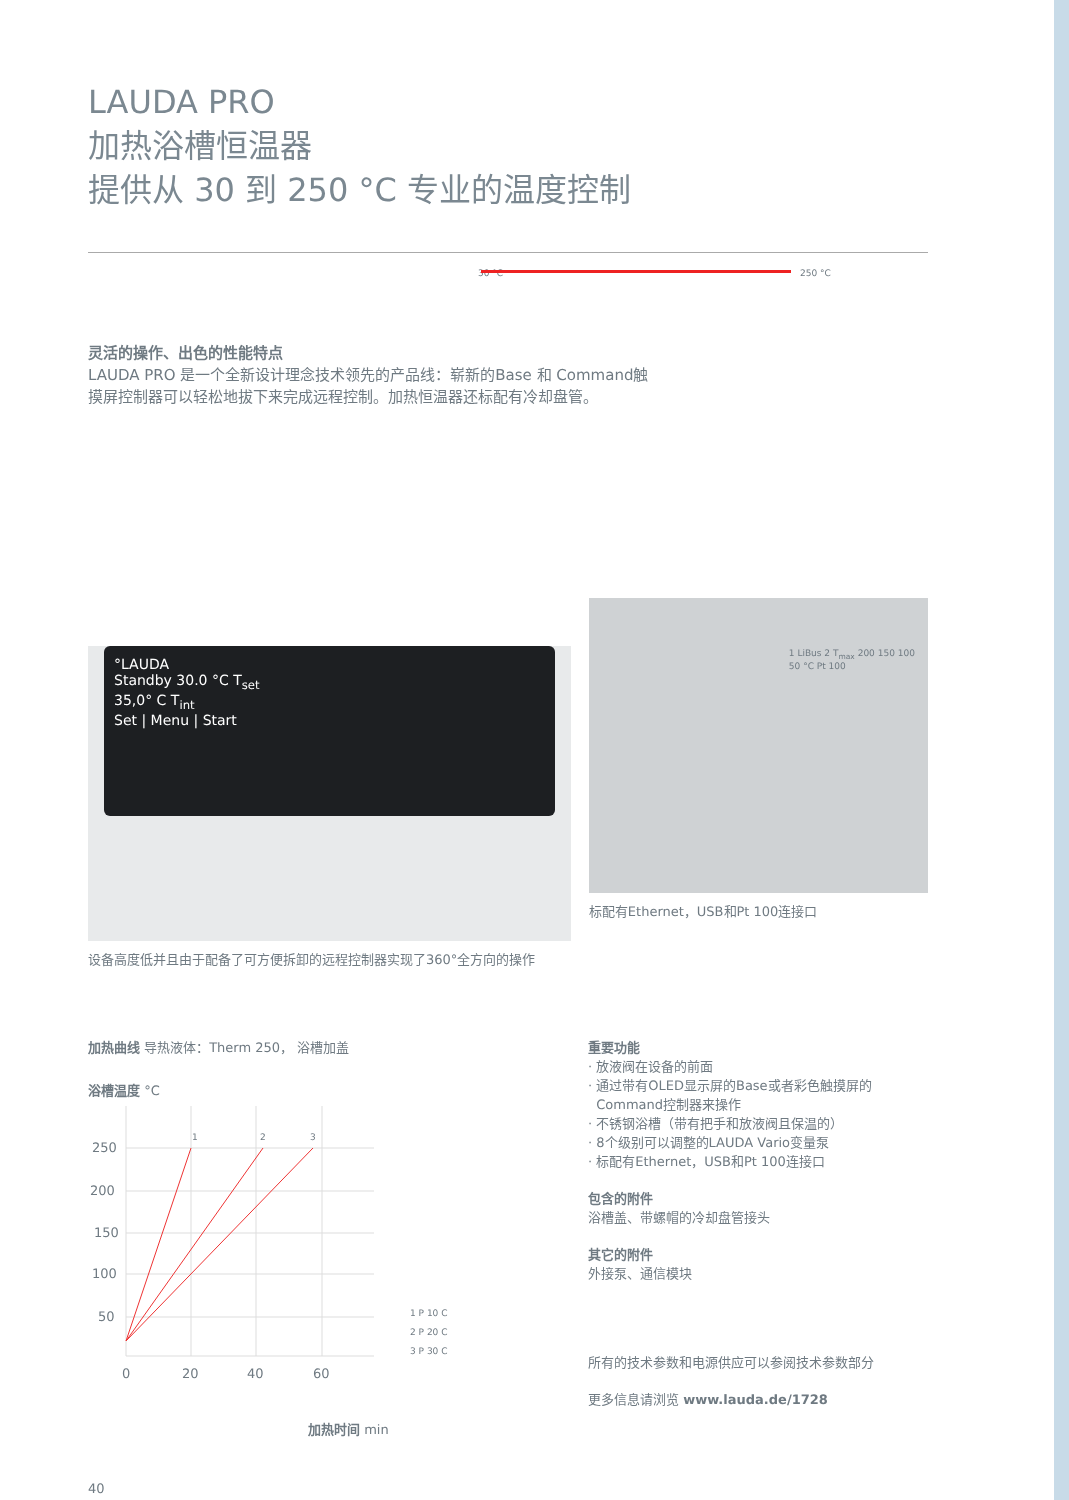LAUDA PRO
加热浴槽恒温器
提供从 30 到 250 °C 专业的温度控制
30 °C 250 °C
灵活的操作、出色的性能特点
LAUDA PRO 是一个全新设计理念技术领先的产品线：崭新的Base 和 Command触
摸屏控制器可以轻松地拔下来完成远程控制。加热恒温器还标配有冷却盘管。
°LAUDA
Standby 30.0 °C T<sub>set</sub>
35,0° C T<sub>int</sub>
Set | Menu | Start
设备高度低并且由于配备了可方便拆卸的远程控制器实现了360°全方向的操作
1 LiBus 2 T<sub>max</sub> 200 150 100 50 °C Pt 100
标配有Ethernet，USB和Pt 100连接口
加热曲线 导热液体：Therm 250， 浴槽加盖
浴槽温度 °C
250
200
150
100
50
0
20
40
60
1
2
3
1 P 10 C
2 P 20 C
3 P 30 C
加热时间 min
重要功能
· 放液阀在设备的前面
· 通过带有OLED显示屏的Base或者彩色触摸屏的
Command控制器来操作
· 不锈钢浴槽（带有把手和放液阀且保温的）
· 8个级别可以调整的LAUDA Vario变量泵
· 标配有Ethernet，USB和Pt 100连接口
包含的附件
浴槽盖、带螺帽的冷却盘管接头
其它的附件
外接泵、通信模块
所有的技术参数和电源供应可以参阅技术参数部分
更多信息请浏览 www.lauda.de/1728
40